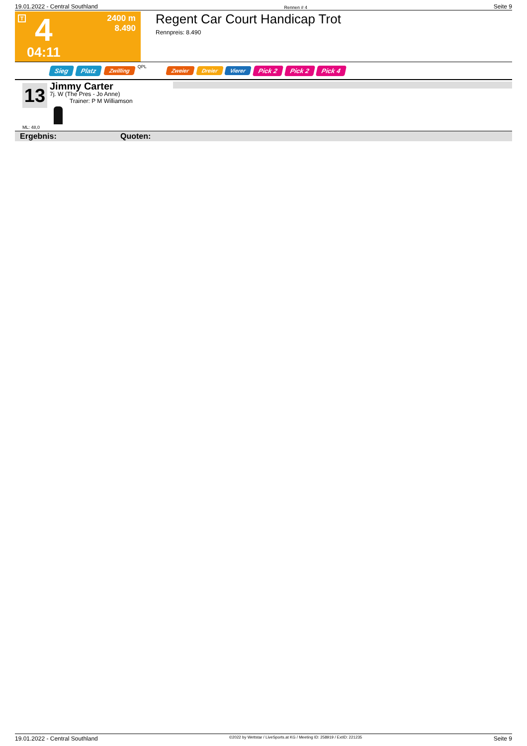19.01.2022 - Central Southland Rennen # 4 Seite 9
T 4
2400 m
8.490
04:11
Regent Car Court Handicap Trot
Rennpreis: 8.490
Sieg Platz Zwilling QPL Zweier Dreier Vierer Pick 2 Pick 2 Pick 4
13
Jimmy Carter
7j. W (The Pres - Jo Anne)
Trainer: P M Williamson
ML: 48,0
Ergebnis: Quoten:
19.01.2022 - Central Southland ©2022 by Wettstar / LiveSports.at KG / Meeting ID: 258919 / ExtID: 221235 Seite 9